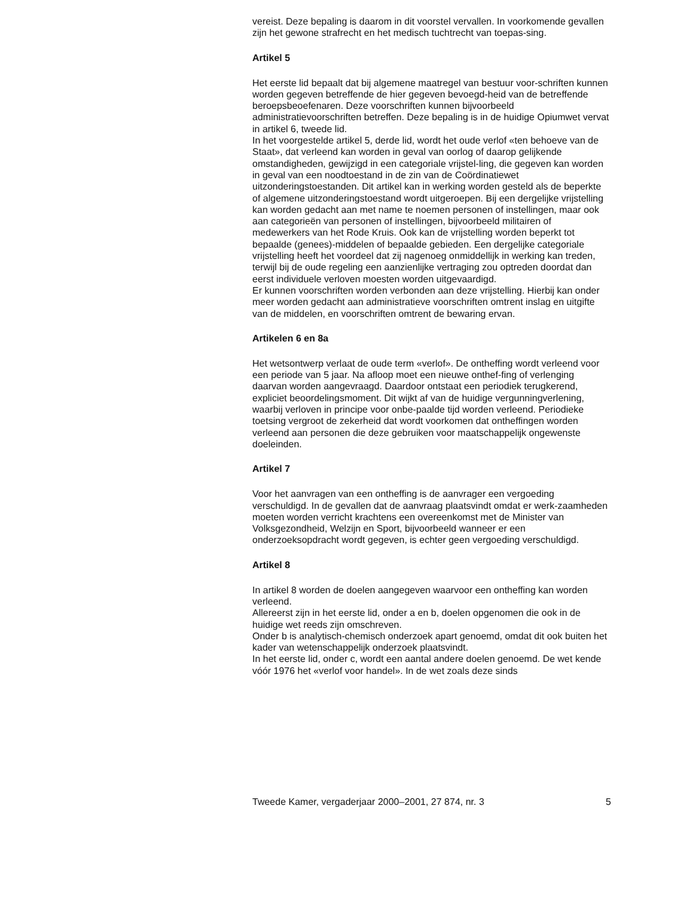vereist. Deze bepaling is daarom in dit voorstel vervallen. In voorkomende gevallen zijn het gewone strafrecht en het medisch tuchtrecht van toepas-sing.
Artikel 5
Het eerste lid bepaalt dat bij algemene maatregel van bestuur voor-schriften kunnen worden gegeven betreffende de hier gegeven bevoegd-heid van de betreffende beroepsbeoefenaren. Deze voorschriften kunnen bijvoorbeeld administratievoorschriften betreffen. Deze bepaling is in de huidige Opiumwet vervat in artikel 6, tweede lid.
In het voorgestelde artikel 5, derde lid, wordt het oude verlof «ten behoeve van de Staat», dat verleend kan worden in geval van oorlog of daarop gelijkende omstandigheden, gewijzigd in een categoriale vrijstel-ling, die gegeven kan worden in geval van een noodtoestand in de zin van de Coördinatiewet uitzonderingstoestanden. Dit artikel kan in werking worden gesteld als de beperkte of algemene uitzonderingstoestand wordt uitgeroepen. Bij een dergelijke vrijstelling kan worden gedacht aan met name te noemen personen of instellingen, maar ook aan categorieën van personen of instellingen, bijvoorbeeld militairen of medewerkers van het Rode Kruis. Ook kan de vrijstelling worden beperkt tot bepaalde (genees)-middelen of bepaalde gebieden. Een dergelijke categoriale vrijstelling heeft het voordeel dat zij nagenoeg onmiddellijk in werking kan treden, terwijl bij de oude regeling een aanzienlijke vertraging zou optreden doordat dan eerst individuele verloven moesten worden uitgevaardigd.
Er kunnen voorschriften worden verbonden aan deze vrijstelling. Hierbij kan onder meer worden gedacht aan administratieve voorschriften omtrent inslag en uitgifte van de middelen, en voorschriften omtrent de bewaring ervan.
Artikelen 6 en 8a
Het wetsontwerp verlaat de oude term «verlof». De ontheffing wordt verleend voor een periode van 5 jaar. Na afloop moet een nieuwe onthef-fing of verlenging daarvan worden aangevraagd. Daardoor ontstaat een periodiek terugkerend, expliciet beoordelingsmoment. Dit wijkt af van de huidige vergunningverlening, waarbij verloven in principe voor onbe-paalde tijd worden verleend. Periodieke toetsing vergroot de zekerheid dat wordt voorkomen dat ontheffingen worden verleend aan personen die deze gebruiken voor maatschappelijk ongewenste doeleinden.
Artikel 7
Voor het aanvragen van een ontheffing is de aanvrager een vergoeding verschuldigd. In de gevallen dat de aanvraag plaatsvindt omdat er werk-zaamheden moeten worden verricht krachtens een overeenkomst met de Minister van Volksgezondheid, Welzijn en Sport, bijvoorbeeld wanneer er een onderzoeksopdracht wordt gegeven, is echter geen vergoeding verschuldigd.
Artikel 8
In artikel 8 worden de doelen aangegeven waarvoor een ontheffing kan worden verleend.
Allereerst zijn in het eerste lid, onder a en b, doelen opgenomen die ook in de huidige wet reeds zijn omschreven.
Onder b is analytisch-chemisch onderzoek apart genoemd, omdat dit ook buiten het kader van wetenschappelijk onderzoek plaatsvindt.
In het eerste lid, onder c, wordt een aantal andere doelen genoemd. De wet kende vóór 1976 het «verlof voor handel». In de wet zoals deze sinds
Tweede Kamer, vergaderjaar 2000–2001, 27 874, nr. 3 5